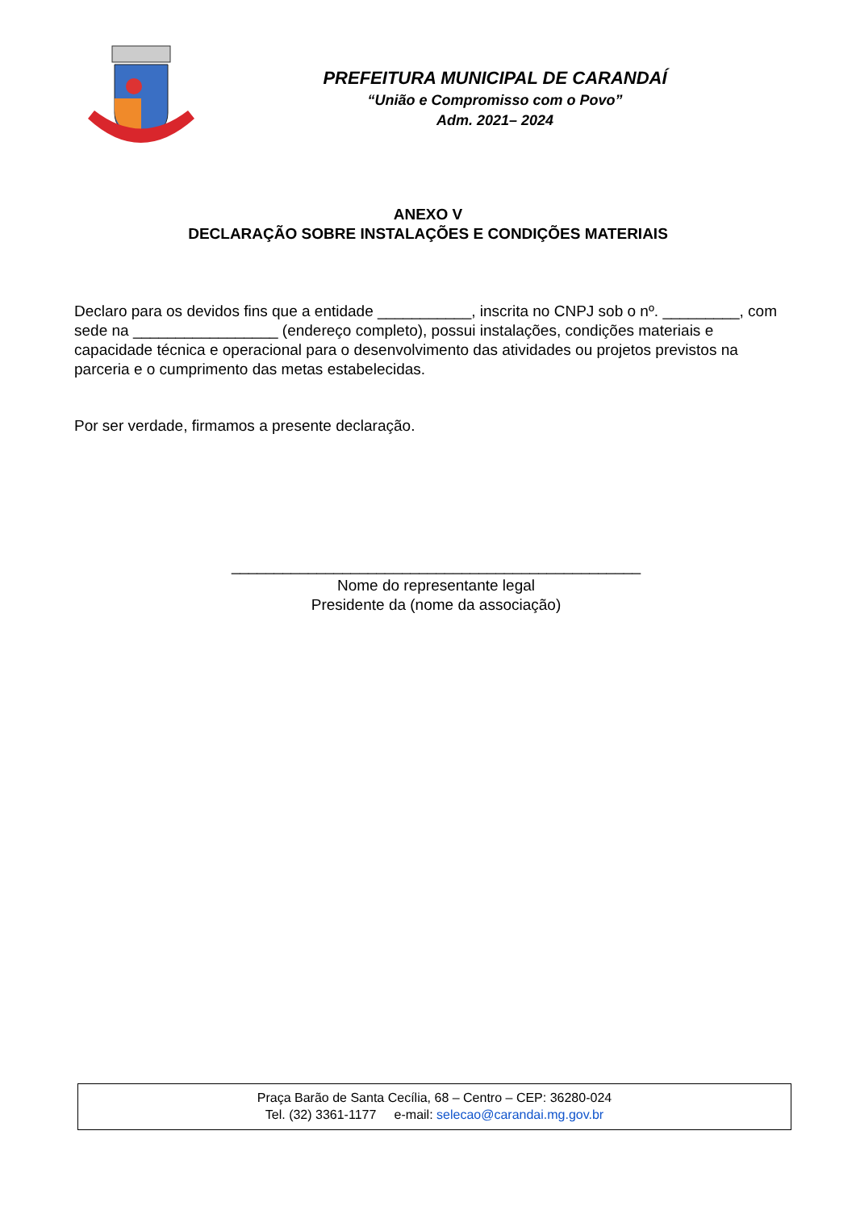PREFEITURA MUNICIPAL DE CARANDAÍ
“União e Compromisso com o Povo”
Adm. 2021– 2024
ANEXO V
DECLARAÇÃO SOBRE INSTALAÇÕES E CONDIÇÕES MATERIAIS
Declaro para os devidos fins que a entidade ___________, inscrita no CNPJ sob o nº. _________, com sede na _________________ (endereço completo), possui instalações, condições materiais e capacidade técnica e operacional para o desenvolvimento das atividades ou projetos previstos na parceria e o cumprimento das metas estabelecidas.
Por ser verdade, firmamos a presente declaração.
________________________________________________
Nome do representante legal
Presidente da (nome da associação)
Praça Barão de Santa Cecília, 68 – Centro – CEP: 36280-024
Tel. (32) 3361-1177 e-mail: selecao@carandai.mg.gov.br